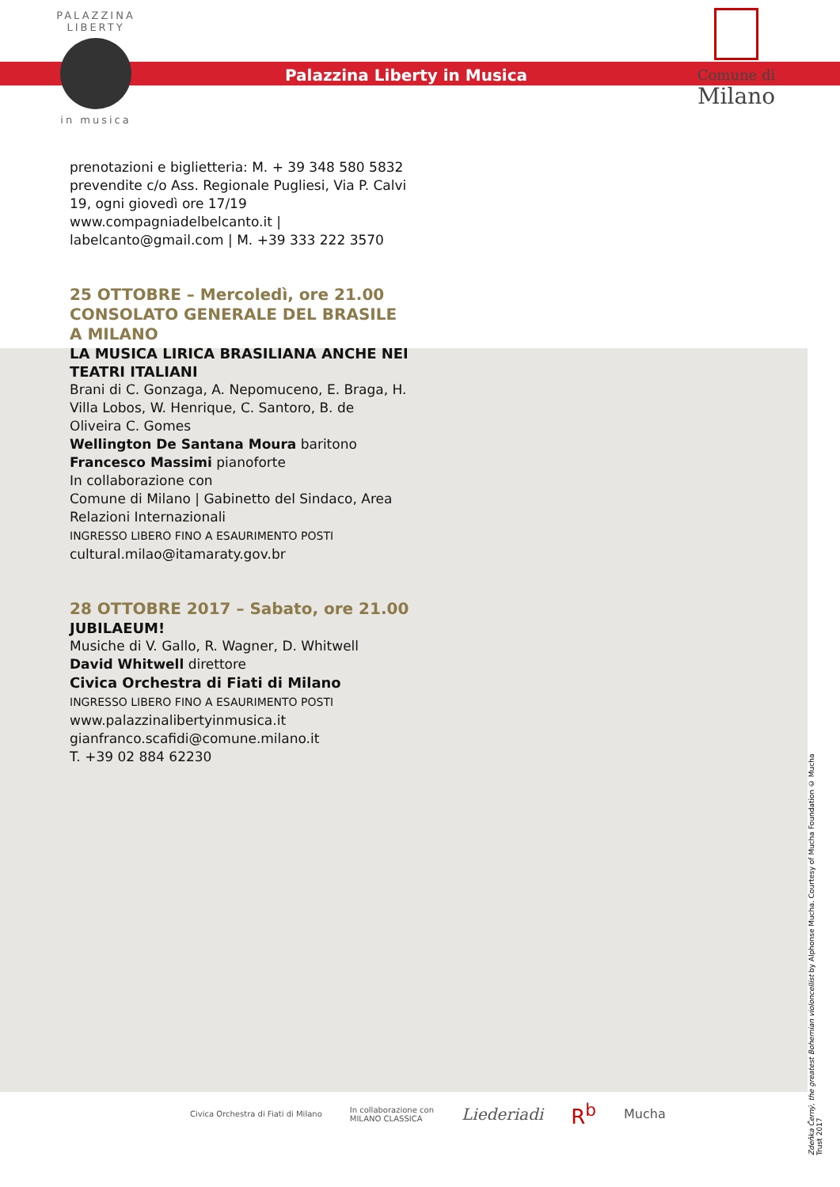PALAZZINA
LIBERTY
in musica
Palazzina Liberty in Musica
Comune di
Milano
prenotazioni e biglietteria: M. + 39 348 580 5832
prevendite c/o Ass. Regionale Pugliesi, Via P. Calvi 19, ogni giovedì ore 17/19
www.compagniadelbelcanto.it |
labelcanto@gmail.com | M. +39 333 222 3570
25 OTTOBRE – Mercoledì, ore 21.00
CONSOLATO GENERALE DEL BRASILE A MILANO
LA MUSICA LIRICA BRASILIANA ANCHE NEI TEATRI ITALIANI
Brani di C. Gonzaga, A. Nepomuceno, E. Braga, H. Villa Lobos, W. Henrique, C. Santoro, B. de Oliveira C. Gomes
Wellington De Santana Moura baritono
Francesco Massimi pianoforte
In collaborazione con
Comune di Milano | Gabinetto del Sindaco, Area Relazioni Internazionali
INGRESSO LIBERO FINO A ESAURIMENTO POSTI
cultural.milao@itamaraty.gov.br
28 OTTOBRE 2017 – Sabato, ore 21.00
JUBILAEUM!
Musiche di V. Gallo, R. Wagner, D. Whitwell
David Whitwell direttore
Civica Orchestra di Fiati di Milano
INGRESSO LIBERO FINO A ESAURIMENTO POSTI
www.palazzinalibertyinmusica.it
gianfranco.scafidi@comune.milano.it
T. +39 02 884 62230
Zdeňka Černý, the greatest Bohemian violoncellist by Alphonse Mucha. Courtesy of Mucha Foundation © Mucha Trust 2017
Civica Orchestra di Fiati di Milano In collaborazione con
MILANO CLASSICA Liederiadi R<sup>b</sup> Mucha